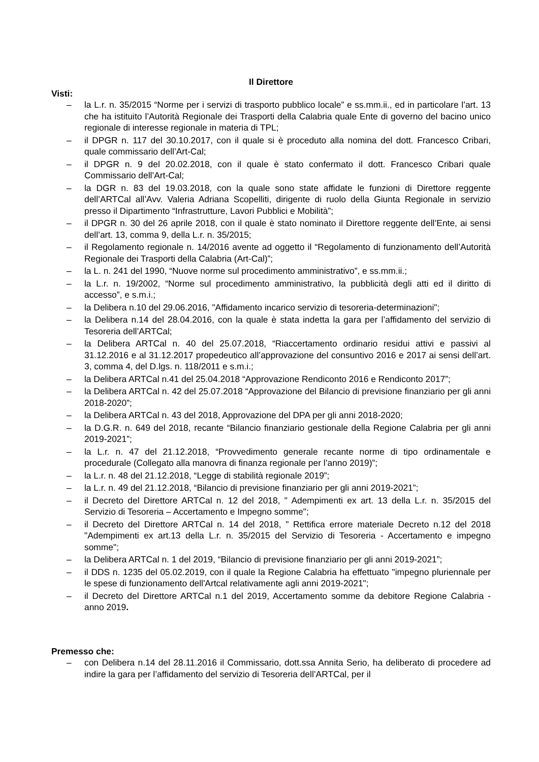Il Direttore
Visti:
– la L.r. n. 35/2015 “Norme per i servizi di trasporto pubblico locale” e ss.mm.ii., ed in particolare l’art. 13 che ha istituito l’Autorità Regionale dei Trasporti della Calabria quale Ente di governo del bacino unico regionale di interesse regionale in materia di TPL;
– il DPGR n. 117 del 30.10.2017, con il quale si è proceduto alla nomina del dott. Francesco Cribari, quale commissario dell’Art-Cal;
– il DPGR n. 9 del 20.02.2018, con il quale è stato confermato il dott. Francesco Cribari quale Commissario dell’Art-Cal;
– la DGR n. 83 del 19.03.2018, con la quale sono state affidate le funzioni di Direttore reggente dell’ARTCal all’Avv. Valeria Adriana Scopelliti, dirigente di ruolo della Giunta Regionale in servizio presso il Dipartimento “Infrastrutture, Lavori Pubblici e Mobilità”;
– il DPGR n. 30 del 26 aprile 2018, con il quale è stato nominato il Direttore reggente dell’Ente, ai sensi dell’art. 13, comma 9, della L.r. n. 35/2015;
– il Regolamento regionale n. 14/2016 avente ad oggetto il “Regolamento di funzionamento dell’Autorità Regionale dei Trasporti della Calabria (Art-Cal)”;
– la L. n. 241 del 1990, “Nuove norme sul procedimento amministrativo”, e ss.mm.ii.;
– la L.r. n. 19/2002, “Norme sul procedimento amministrativo, la pubblicità degli atti ed il diritto di accesso”, e s.m.i.;
– la Delibera n.10 del 29.06.2016, "Affidamento incarico servizio di tesoreria-determinazioni";
– la Delibera n.14 del 28.04.2016, con la quale è stata indetta la gara per l’affidamento del servizio di Tesoreria dell’ARTCal;
– la Delibera ARTCal n. 40 del 25.07.2018, “Riaccertamento ordinario residui attivi e passivi al 31.12.2016 e al 31.12.2017 propedeutico all’approvazione del consuntivo 2016 e 2017 ai sensi dell’art. 3, comma 4, del D.lgs. n. 118/2011 e s.m.i.;
– la Delibera ARTCal n.41 del 25.04.2018 “Approvazione Rendiconto 2016 e Rendiconto 2017”;
– la Delibera ARTCal n. 42 del 25.07.2018 “Approvazione del Bilancio di previsione finanziario per gli anni 2018-2020”;
– la Delibera ARTCal n. 43 del 2018, Approvazione del DPA per gli anni 2018-2020;
– la D.G.R. n. 649 del 2018, recante “Bilancio finanziario gestionale della Regione Calabria per gli anni 2019-2021”;
– la L.r. n. 47 del 21.12.2018, “Provvedimento generale recante norme di tipo ordinamentale e procedurale (Collegato alla manovra di finanza regionale per l’anno 2019)”;
– la L.r. n. 48 del 21.12.2018, “Legge di stabilità regionale 2019”;
– la L.r. n. 49 del 21.12.2018, “Bilancio di previsione finanziario per gli anni 2019-2021”;
– il Decreto del Direttore ARTCal n. 12 del 2018, " Adempimenti ex art. 13 della L.r. n. 35/2015 del Servizio di Tesoreria – Accertamento e Impegno somme";
– il Decreto del Direttore ARTCal n. 14 del 2018, " Rettifica errore materiale Decreto n.12 del 2018 "Adempimenti ex art.13 della L.r. n. 35/2015 del Servizio di Tesoreria - Accertamento e impegno somme";
– la Delibera ARTCal n. 1 del 2019, “Bilancio di previsione finanziario per gli anni 2019-2021”;
– il DDS n. 1235 del 05.02.2019, con il quale la Regione Calabria ha effettuato "impegno pluriennale per le spese di funzionamento dell'Artcal relativamente agli anni 2019-2021";
– il Decreto del Direttore ARTCal n.1 del 2019, Accertamento somme da debitore Regione Calabria - anno 2019.
Premesso che:
– con Delibera n.14 del 28.11.2016 il Commissario, dott.ssa Annita Serio, ha deliberato di procedere ad indire la gara per l’affidamento del servizio di Tesoreria dell’ARTCal, per il